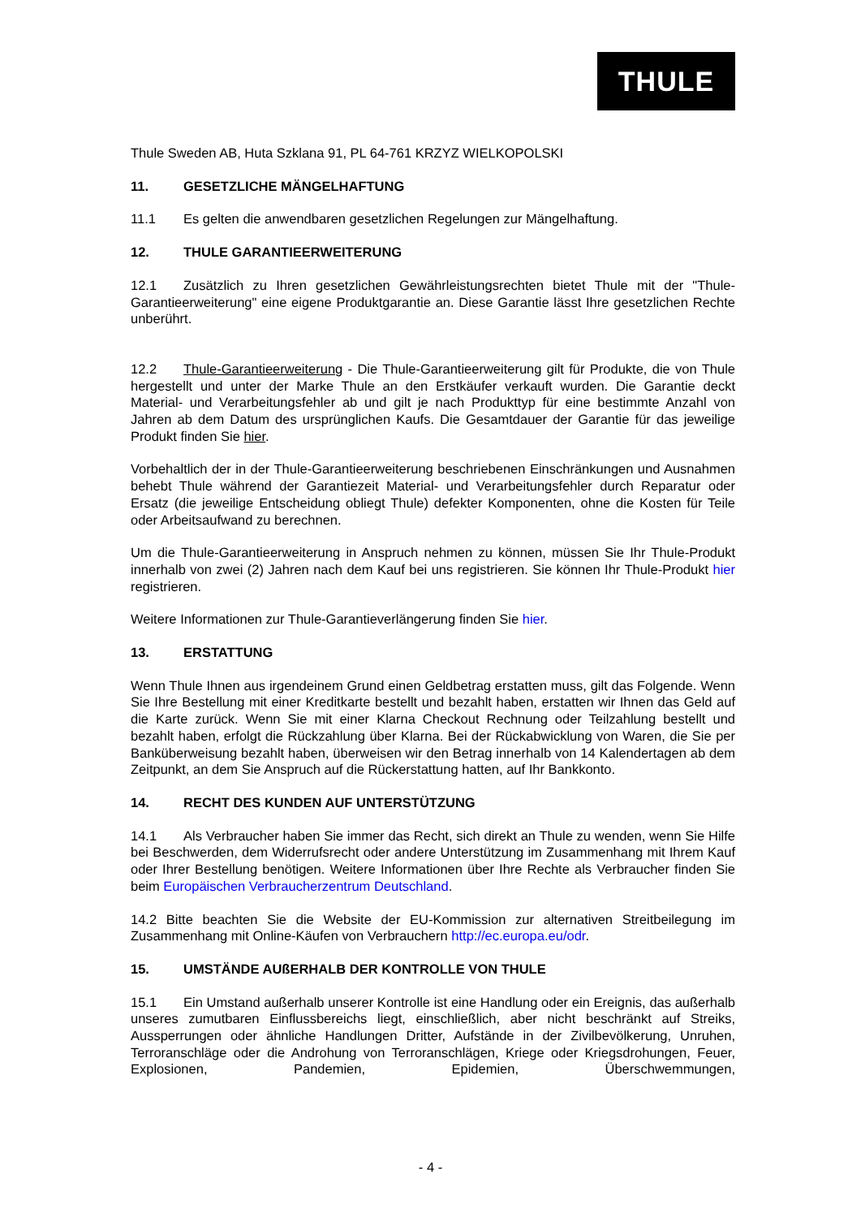THULE
Thule Sweden AB, Huta Szklana 91, PL 64-761 KRZYZ WIELKOPOLSKI
11. GESETZLICHE MÄNGELHAFTUNG
11.1 Es gelten die anwendbaren gesetzlichen Regelungen zur Mängelhaftung.
12. THULE GARANTIEERWEITERUNG
12.1 Zusätzlich zu Ihren gesetzlichen Gewährleistungsrechten bietet Thule mit der "Thule-Garantieerweiterung" eine eigene Produktgarantie an. Diese Garantie lässt Ihre gesetzlichen Rechte unberührt.
12.2 Thule-Garantieerweiterung - Die Thule-Garantieerweiterung gilt für Produkte, die von Thule hergestellt und unter der Marke Thule an den Erstkäufer verkauft wurden. Die Garantie deckt Material- und Verarbeitungsfehler ab und gilt je nach Produkttyp für eine bestimmte Anzahl von Jahren ab dem Datum des ursprünglichen Kaufs. Die Gesamtdauer der Garantie für das jeweilige Produkt finden Sie hier.
Vorbehaltlich der in der Thule-Garantieerweiterung beschriebenen Einschränkungen und Ausnahmen behebt Thule während der Garantiezeit Material- und Verarbeitungsfehler durch Reparatur oder Ersatz (die jeweilige Entscheidung obliegt Thule) defekter Komponenten, ohne die Kosten für Teile oder Arbeitsaufwand zu berechnen.
Um die Thule-Garantieerweiterung in Anspruch nehmen zu können, müssen Sie Ihr Thule-Produkt innerhalb von zwei (2) Jahren nach dem Kauf bei uns registrieren. Sie können Ihr Thule-Produkt hier registrieren.
Weitere Informationen zur Thule-Garantieverlängerung finden Sie hier.
13. ERSTATTUNG
Wenn Thule Ihnen aus irgendeinem Grund einen Geldbetrag erstatten muss, gilt das Folgende. Wenn Sie Ihre Bestellung mit einer Kreditkarte bestellt und bezahlt haben, erstatten wir Ihnen das Geld auf die Karte zurück. Wenn Sie mit einer Klarna Checkout Rechnung oder Teilzahlung bestellt und bezahlt haben, erfolgt die Rückzahlung über Klarna. Bei der Rückabwicklung von Waren, die Sie per Banküberweisung bezahlt haben, überweisen wir den Betrag innerhalb von 14 Kalendertagen ab dem Zeitpunkt, an dem Sie Anspruch auf die Rückerstattung hatten, auf Ihr Bankkonto.
14. RECHT DES KUNDEN AUF UNTERSTÜTZUNG
14.1 Als Verbraucher haben Sie immer das Recht, sich direkt an Thule zu wenden, wenn Sie Hilfe bei Beschwerden, dem Widerrufsrecht oder andere Unterstützung im Zusammenhang mit Ihrem Kauf oder Ihrer Bestellung benötigen. Weitere Informationen über Ihre Rechte als Verbraucher finden Sie beim Europäischen Verbraucherzentrum Deutschland.
14.2 Bitte beachten Sie die Website der EU-Kommission zur alternativen Streitbeilegung im Zusammenhang mit Online-Käufen von Verbrauchern http://ec.europa.eu/odr.
15. UMSTÄNDE AUßERHALB DER KONTROLLE VON THULE
15.1 Ein Umstand außerhalb unserer Kontrolle ist eine Handlung oder ein Ereignis, das außerhalb unseres zumutbaren Einflussbereichs liegt, einschließlich, aber nicht beschränkt auf Streiks, Aussperrungen oder ähnliche Handlungen Dritter, Aufstände in der Zivilbevölkerung, Unruhen, Terroranschläge oder die Androhung von Terroranschlägen, Kriege oder Kriegsdrohungen, Feuer, Explosionen, Pandemien, Epidemien, Überschwemmungen,
- 4 -